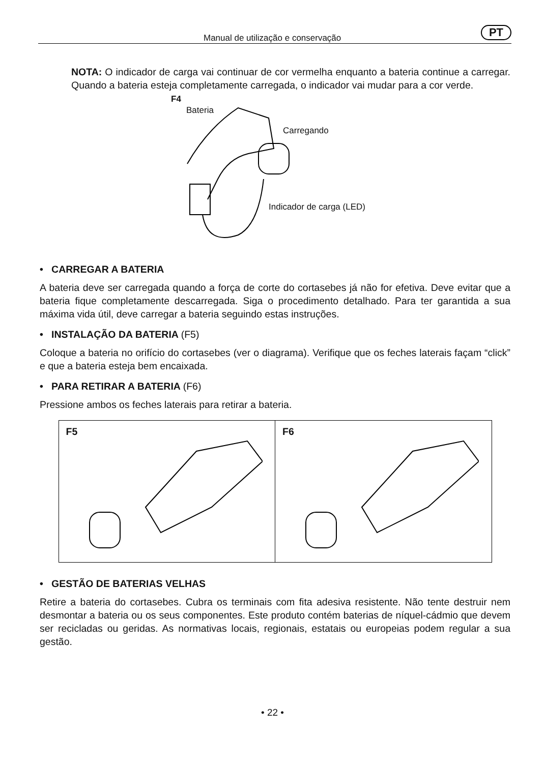Manual de utilização e conservação PT
NOTA: O indicador de carga vai continuar de cor vermelha enquanto a bateria continue a carregar. Quando a bateria esteja completamente carregada, o indicador vai mudar para a cor verde.
F4
Bateria
Carregando
Indicador de carga (LED)
• CARREGAR A BATERIA
A bateria deve ser carregada quando a força de corte do cortasebes já não for efetiva. Deve evitar que a bateria fique completamente descarregada. Siga o procedimento detalhado. Para ter garantida a sua máxima vida útil, deve carregar a bateria seguindo estas instruções.
• INSTALAÇÃO DA BATERIA (F5)
Coloque a bateria no orifício do cortasebes (ver o diagrama). Verifique que os feches laterais façam “click” e que a bateria esteja bem encaixada.
• PARA RETIRAR A BATERIA (F6)
Pressione ambos os feches laterais para retirar a bateria.
F5 F6
• GESTÃO DE BATERIAS VELHAS
Retire a bateria do cortasebes. Cubra os terminais com fita adesiva resistente. Não tente destruir nem desmontar a bateria ou os seus componentes. Este produto contém baterias de níquel-cádmio que devem ser recicladas ou geridas. As normativas locais, regionais, estatais ou europeias podem regular a sua gestão.
• 22 •